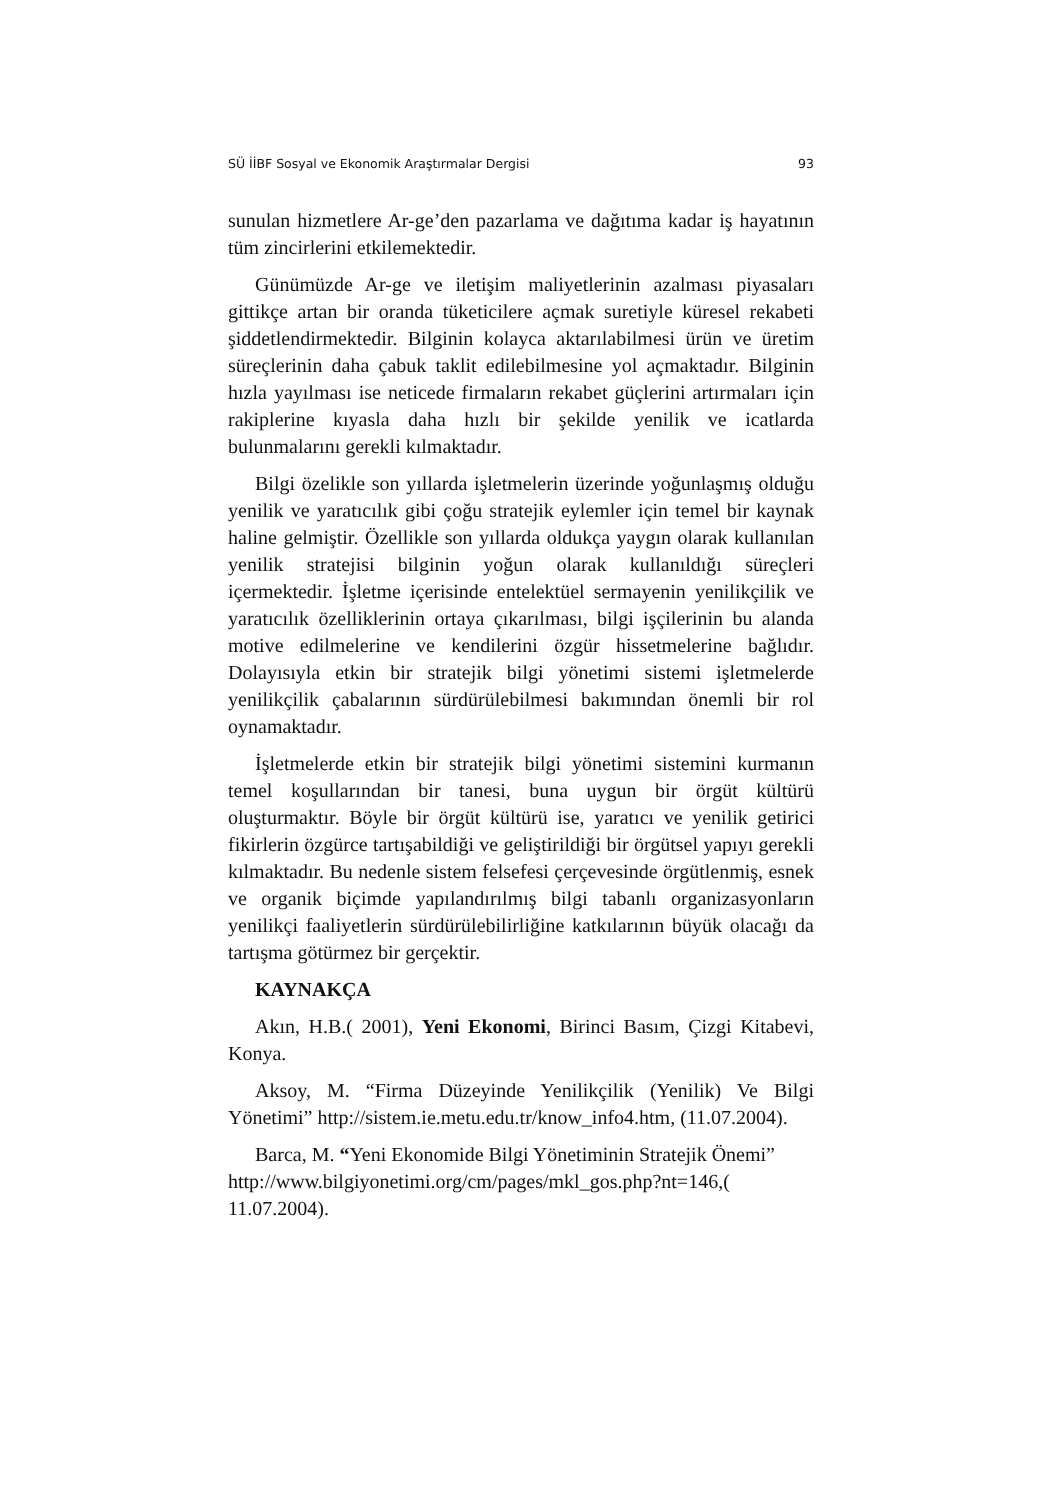SÜ İİBF Sosyal ve Ekonomik Araştırmalar Dergisi 93
sunulan hizmetlere Ar-ge’den pazarlama ve dağıtıma kadar iş hayatının tüm zincirlerini etkilemektedir.
Günümüzde Ar-ge ve iletişim maliyetlerinin azalması piyasaları gittikçe artan bir oranda tüketicilere açmak suretiyle küresel rekabeti şiddetlendirmektedir. Bilginin kolayca aktarılabilmesi ürün ve üretim süreçlerinin daha çabuk taklit edilebilmesine yol açmaktadır. Bilginin hızla yayılması ise neticede firmaların rekabet güçlerini artırmaları için rakiplerine kıyasla daha hızlı bir şekilde yenilik ve icatlarda bulunmalarını gerekli kılmaktadır.
Bilgi özelikle son yıllarda işletmelerin üzerinde yoğunlaşmış olduğu yenilik ve yaratıcılık gibi çoğu stratejik eylemler için temel bir kaynak haline gelmiştir. Özellikle son yıllarda oldukça yaygın olarak kullanılan yenilik stratejisi bilginin yoğun olarak kullanıldığı süreçleri içermektedir. İşletme içerisinde entelektüel sermayenin yenilikçilik ve yaratıcılık özelliklerinin ortaya çıkarılması, bilgi işçilerinin bu alanda motive edilmelerine ve kendilerini özgür hissetmelerine bağlıdır. Dolayısıyla etkin bir stratejik bilgi yönetimi sistemi işletmelerde yenilikçilik çabalarının sürdürülebilmesi bakımından önemli bir rol oynamaktadır.
İşletmelerde etkin bir stratejik bilgi yönetimi sistemini kurmanın temel koşullarından bir tanesi, buna uygun bir örgüt kültürü oluşturmaktır. Böyle bir örgüt kültürü ise, yaratıcı ve yenilik getirici fikirlerin özgürce tartışabildiği ve geliştirildiği bir örgütsel yapıyı gerekli kılmaktadır. Bu nedenle sistem felsefesi çerçevesinde örgütlenmiş, esnek ve organik biçimde yapılandırılmış bilgi tabanlı organizasyonların yenilikçi faaliyetlerin sürdürülebilirliğine katkılarının büyük olacağı da tartışma götürmez bir gerçektir.
KAYNAKÇA
Akın, H.B.( 2001), Yeni Ekonomi, Birinci Basım, Çizgi Kitabevi, Konya.
Aksoy, M. “Firma Düzeyinde Yenilikçilik (Yenilik) Ve Bilgi Yönetimi” http://sistem.ie.metu.edu.tr/know_info4.htm, (11.07.2004).
Barca, M. “Yeni Ekonomide Bilgi Yönetiminin Stratejik Önemi” http://www.bilgiyonetimi.org/cm/pages/mkl_gos.php?nt=146,( 11.07.2004).